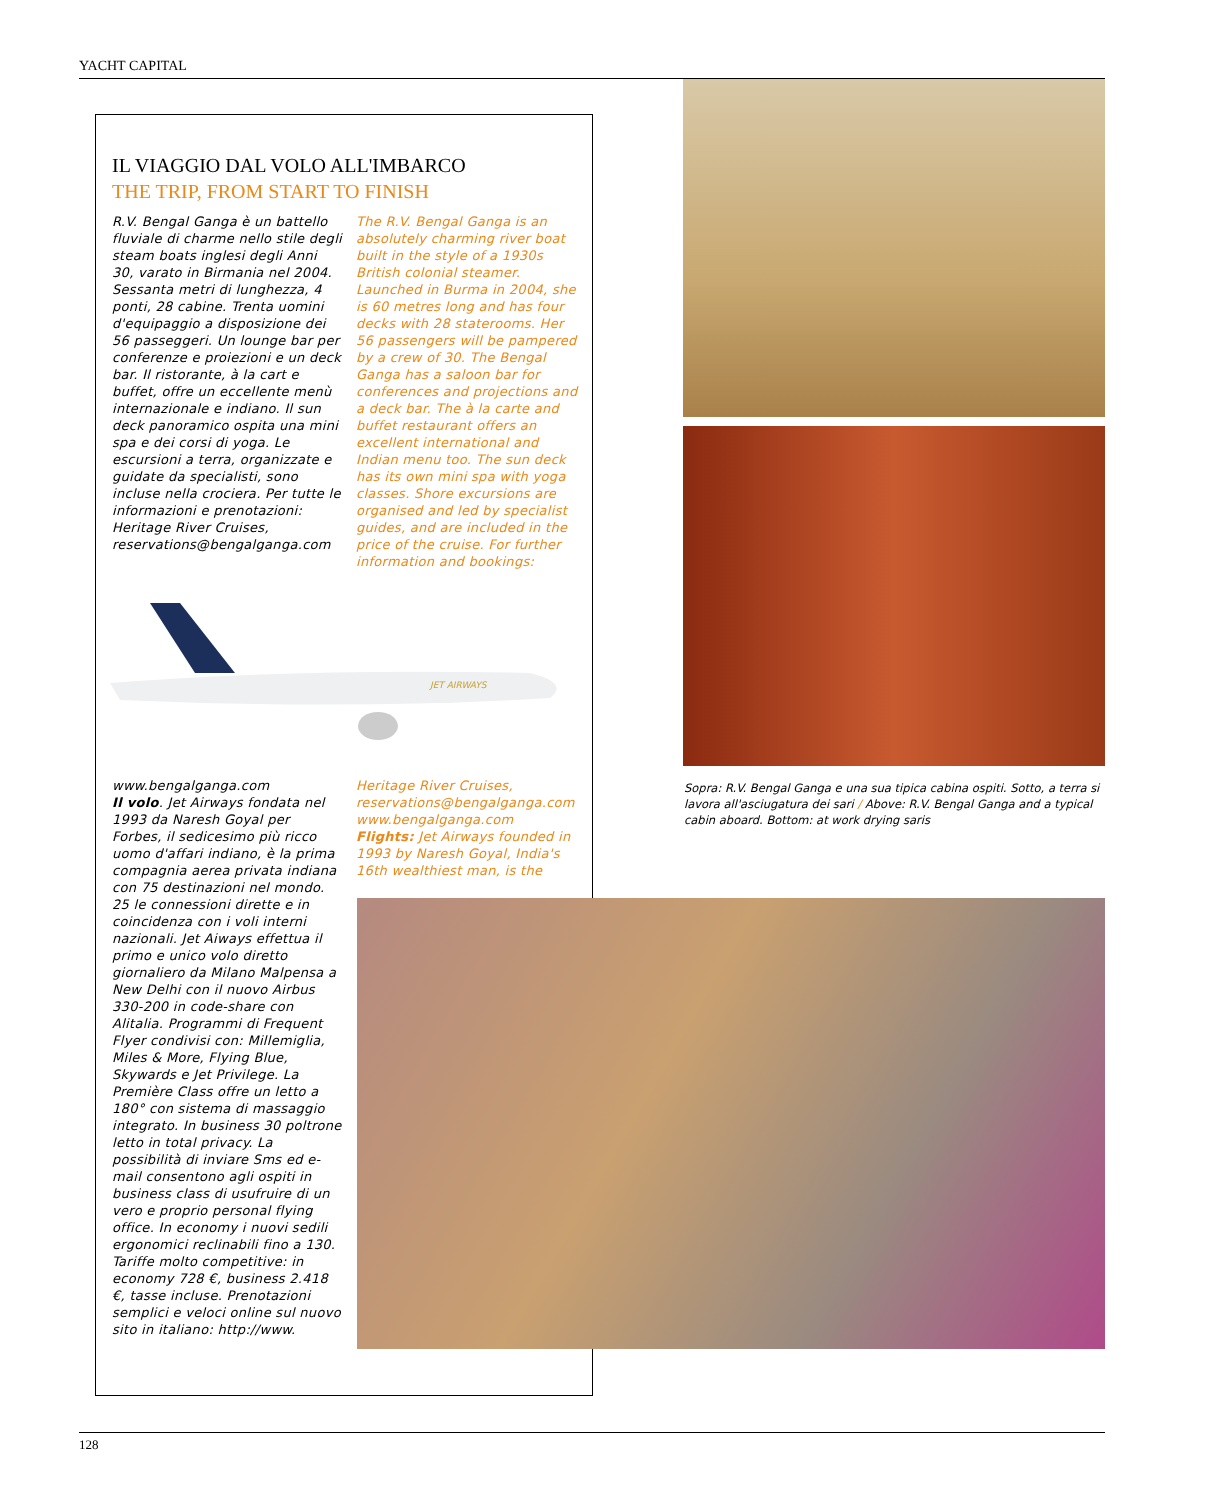YACHT CAPITAL
IL VIAGGIO DAL VOLO ALL'IMBARCO
THE TRIP, FROM START TO FINISH
R.V. Bengal Ganga è un battello fluviale di charme nello stile degli steam boats inglesi degli Anni 30, varato in Birmania nel 2004. Sessanta metri di lunghezza, 4 ponti, 28 cabine. Trenta uomini d'equipaggio a disposizione dei 56 passeggeri. Un lounge bar per conferenze e proiezioni e un deck bar. Il ristorante, à la cart e buffet, offre un eccellente menù internazionale e indiano. Il sun deck panoramico ospita una mini spa e dei corsi di yoga. Le escursioni a terra, organizzate e guidate da specialisti, sono incluse nella crociera. Per tutte le informazioni e prenotazioni: Heritage River Cruises, reservations@bengalganga.com
The R.V. Bengal Ganga is an absolutely charming river boat built in the style of a 1930s British colonial steamer. Launched in Burma in 2004, she is 60 metres long and has four decks with 28 staterooms. Her 56 passengers will be pampered by a crew of 30. The Bengal Ganga has a saloon bar for conferences and projections and a deck bar. The à la carte and buffet restaurant offers an excellent international and Indian menu too. The sun deck has its own mini spa with yoga classes. Shore excursions are organised and led by specialist guides, and are included in the price of the cruise. For further information and bookings:
JET AIRWAYS
www.bengalganga.com
Il volo. Jet Airways fondata nel 1993 da Naresh Goyal per Forbes, il sedicesimo più ricco uomo d'affari indiano, è la prima compagnia aerea privata indiana con 75 destinazioni nel mondo. 25 le connessioni dirette e in coincidenza con i voli interni nazionali. Jet Aiways effettua il primo e unico volo diretto giornaliero da Milano Malpensa a New Delhi con il nuovo Airbus 330-200 in code-share con Alitalia. Programmi di Frequent Flyer condivisi con: Millemiglia, Miles & More, Flying Blue, Skywards e Jet Privilege. La Première Class offre un letto a 180° con sistema di massaggio integrato. In business 30 poltrone letto in total privacy. La possibilità di inviare Sms ed e-mail consentono agli ospiti in business class di usufruire di un vero e proprio personal flying office. In economy i nuovi sedili ergonomici reclinabili fino a 130. Tariffe molto competitive: in economy 728 €, business 2.418 €, tasse incluse. Prenotazioni semplici e veloci online sul nuovo sito in italiano: http://www.
Heritage River Cruises, reservations@bengalganga.com www.bengalganga.com
Flights: Jet Airways founded in 1993 by Naresh Goyal, India's 16th wealthiest man, is the
Sopra: R.V. Bengal Ganga e una sua tipica cabina ospiti. Sotto, a terra si lavora all'asciugatura dei sari / Above: R.V. Bengal Ganga and a typical cabin aboard. Bottom: at work drying saris
128